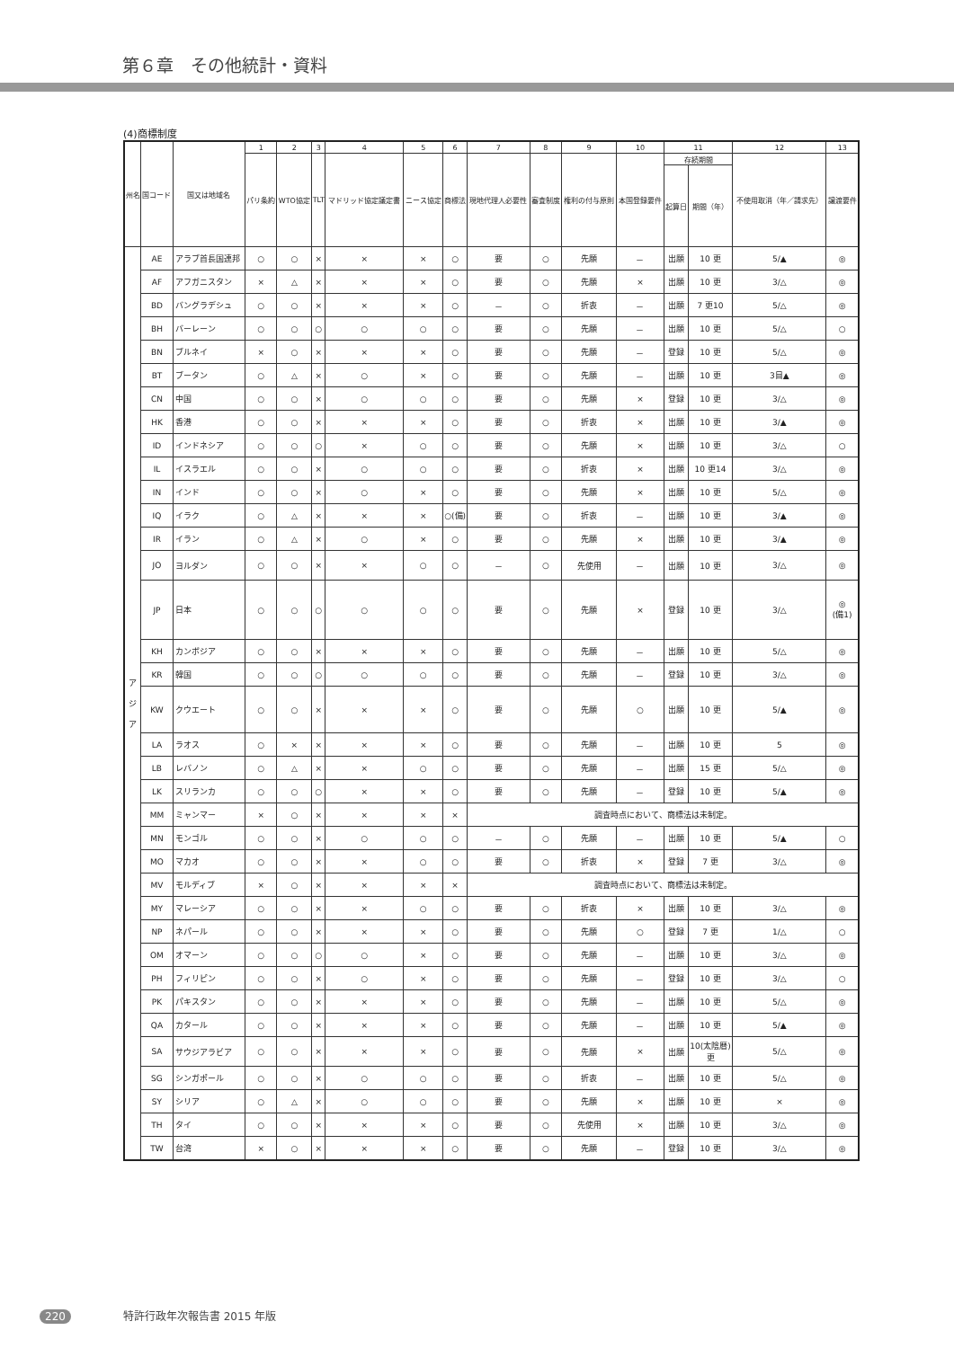第６章　その他統計・資料
(4)商標制度
| 州名 | 国コード | 国又は地域名 | 1 | 2 | 3 | 4 | 5 | 6 | 7 | 8 | 9 | 10 | 11 | | 12 | 13 |
| --- | --- | --- | --- | --- | --- | --- | --- | --- | --- | --- | --- | --- | --- | --- | --- | --- |
| | | | パリ条約 | WTO協定 | TLT | マドリッド協定議定書 | ニース協定 | 商標法 | 現地代理人必要性 | 審査制度 | 権利の付与原則 | 本国登録要件 | 存続期間 | | 不使用取消（年／請求先） | 譲渡要件 |
| | | | | | | | | | | | | | 起算日 | 期間（年） | | |
| ア ジ ア | AE | アラブ首長国連邦 | ○ | ○ | × | × | × | ○ | 要 | ○ | 先願 | － | 出願 | 10 更 | 5/▲ | ◎ |
| | AF | アフガニスタン | × | △ | × | × | × | ○ | 要 | ○ | 先願 | × | 出願 | 10 更 | 3/△ | ◎ |
| | BD | バングラデシュ | ○ | ○ | × | × | × | ○ | － | ○ | 折衷 | － | 出願 | 7 更10 | 5/△ | ◎ |
| | BH | バーレーン | ○ | ○ | ○ | ○ | ○ | ○ | 要 | ○ | 先願 | － | 出願 | 10 更 | 5/△ | ○ |
| | BN | ブルネイ | × | ○ | × | × | × | ○ | 要 | ○ | 先願 | － | 登録 | 10 更 | 5/△ | ◎ |
| | BT | ブータン | ○ | △ | × | ○ | × | ○ | 要 | ○ | 先願 | － | 出願 | 10 更 | 3目▲ | ◎ |
| | CN | 中国 | ○ | ○ | × | ○ | ○ | ○ | 要 | ○ | 先願 | × | 登録 | 10 更 | 3/△ | ◎ |
| | HK | 香港 | ○ | ○ | × | × | × | ○ | 要 | ○ | 折衷 | × | 出願 | 10 更 | 3/▲ | ◎ |
| | ID | インドネシア | ○ | ○ | ○ | × | ○ | ○ | 要 | ○ | 先願 | × | 出願 | 10 更 | 3/△ | ○ |
| | IL | イスラエル | ○ | ○ | × | ○ | ○ | ○ | 要 | ○ | 折衷 | × | 出願 | 10 更14 | 3/△ | ◎ |
| | IN | インド | ○ | ○ | × | ○ | × | ○ | 要 | ○ | 先願 | × | 出願 | 10 更 | 5/△ | ◎ |
| | IQ | イラク | ○ | △ | × | × | × | ○(備) | 要 | ○ | 折衷 | － | 出願 | 10 更 | 3/▲ | ◎ |
| | IR | イラン | ○ | △ | × | ○ | × | ○ | 要 | ○ | 先願 | × | 出願 | 10 更 | 3/▲ | ◎ |
| | JO | ヨルダン | ○ | ○ | × | × | ○ | ○ | － | ○ | 先使用 | － | 出願 | 10 更 | 3/△ | ◎ |
| | JP | 日本 | ○ | ○ | ○ | ○ | ○ | ○ | 要 | ○ | 先願 | × | 登録 | 10 更 | 3/△ | ◎ (備1) |
| | KH | カンボジア | ○ | ○ | × | × | × | ○ | 要 | ○ | 先願 | － | 出願 | 10 更 | 5/△ | ◎ |
| | KR | 韓国 | ○ | ○ | ○ | ○ | ○ | ○ | 要 | ○ | 先願 | － | 登録 | 10 更 | 3/△ | ◎ |
| | KW | クウエート | ○ | ○ | × | × | × | ○ | 要 | ○ | 先願 | ○ | 出願 | 10 更 | 5/▲ | ◎ |
| | LA | ラオス | ○ | × | × | × | × | ○ | 要 | ○ | 先願 | － | 出願 | 10 更 | 5 | ◎ |
| | LB | レバノン | ○ | △ | × | × | ○ | ○ | 要 | ○ | 先願 | － | 出願 | 15 更 | 5/△ | ◎ |
| | LK | スリランカ | ○ | ○ | ○ | × | × | ○ | 要 | ○ | 先願 | － | 登録 | 10 更 | 5/▲ | ◎ |
| | MM | ミャンマー | × | ○ | × | × | × | × | 調査時点において、商標法は未制定。 | | | | | | | |
| | MN | モンゴル | ○ | ○ | × | ○ | ○ | ○ | － | ○ | 先願 | － | 出願 | 10 更 | 5/▲ | ○ |
| | MO | マカオ | ○ | ○ | × | × | ○ | ○ | 要 | ○ | 折衷 | × | 登録 | 7 更 | 3/△ | ◎ |
| | MV | モルディブ | × | ○ | × | × | × | × | 調査時点において、商標法は未制定。 | | | | | | | |
| | MY | マレーシア | ○ | ○ | × | × | ○ | ○ | 要 | ○ | 折衷 | × | 出願 | 10 更 | 3/△ | ◎ |
| | NP | ネパール | ○ | ○ | × | × | × | ○ | 要 | ○ | 先願 | ○ | 登録 | 7 更 | 1/△ | ○ |
| | OM | オマーン | ○ | ○ | ○ | ○ | × | ○ | 要 | ○ | 先願 | － | 出願 | 10 更 | 3/△ | ◎ |
| | PH | フィリピン | ○ | ○ | × | ○ | × | ○ | 要 | ○ | 先願 | － | 登録 | 10 更 | 3/△ | ○ |
| | PK | パキスタン | ○ | ○ | × | × | × | ○ | 要 | ○ | 先願 | － | 出願 | 10 更 | 5/△ | ◎ |
| | QA | カタール | ○ | ○ | × | × | × | ○ | 要 | ○ | 先願 | － | 出願 | 10 更 | 5/▲ | ◎ |
| | SA | サウジアラビア | ○ | ○ | × | × | × | ○ | 要 | ○ | 先願 | × | 出願 | 10(太陰暦) 更 | 5/△ | ◎ |
| | SG | シンガポール | ○ | ○ | × | ○ | ○ | ○ | 要 | ○ | 折衷 | － | 出願 | 10 更 | 5/△ | ◎ |
| | SY | シリア | ○ | △ | × | ○ | ○ | ○ | 要 | ○ | 先願 | × | 出願 | 10 更 | × | ◎ |
| | TH | タイ | ○ | ○ | × | × | × | ○ | 要 | ○ | 先使用 | × | 出願 | 10 更 | 3/△ | ◎ |
| | TW | 台湾 | × | ○ | × | × | × | ○ | 要 | ○ | 先願 | － | 登録 | 10 更 | 3/△ | ◎ |
220 特許行政年次報告書 2015 年版